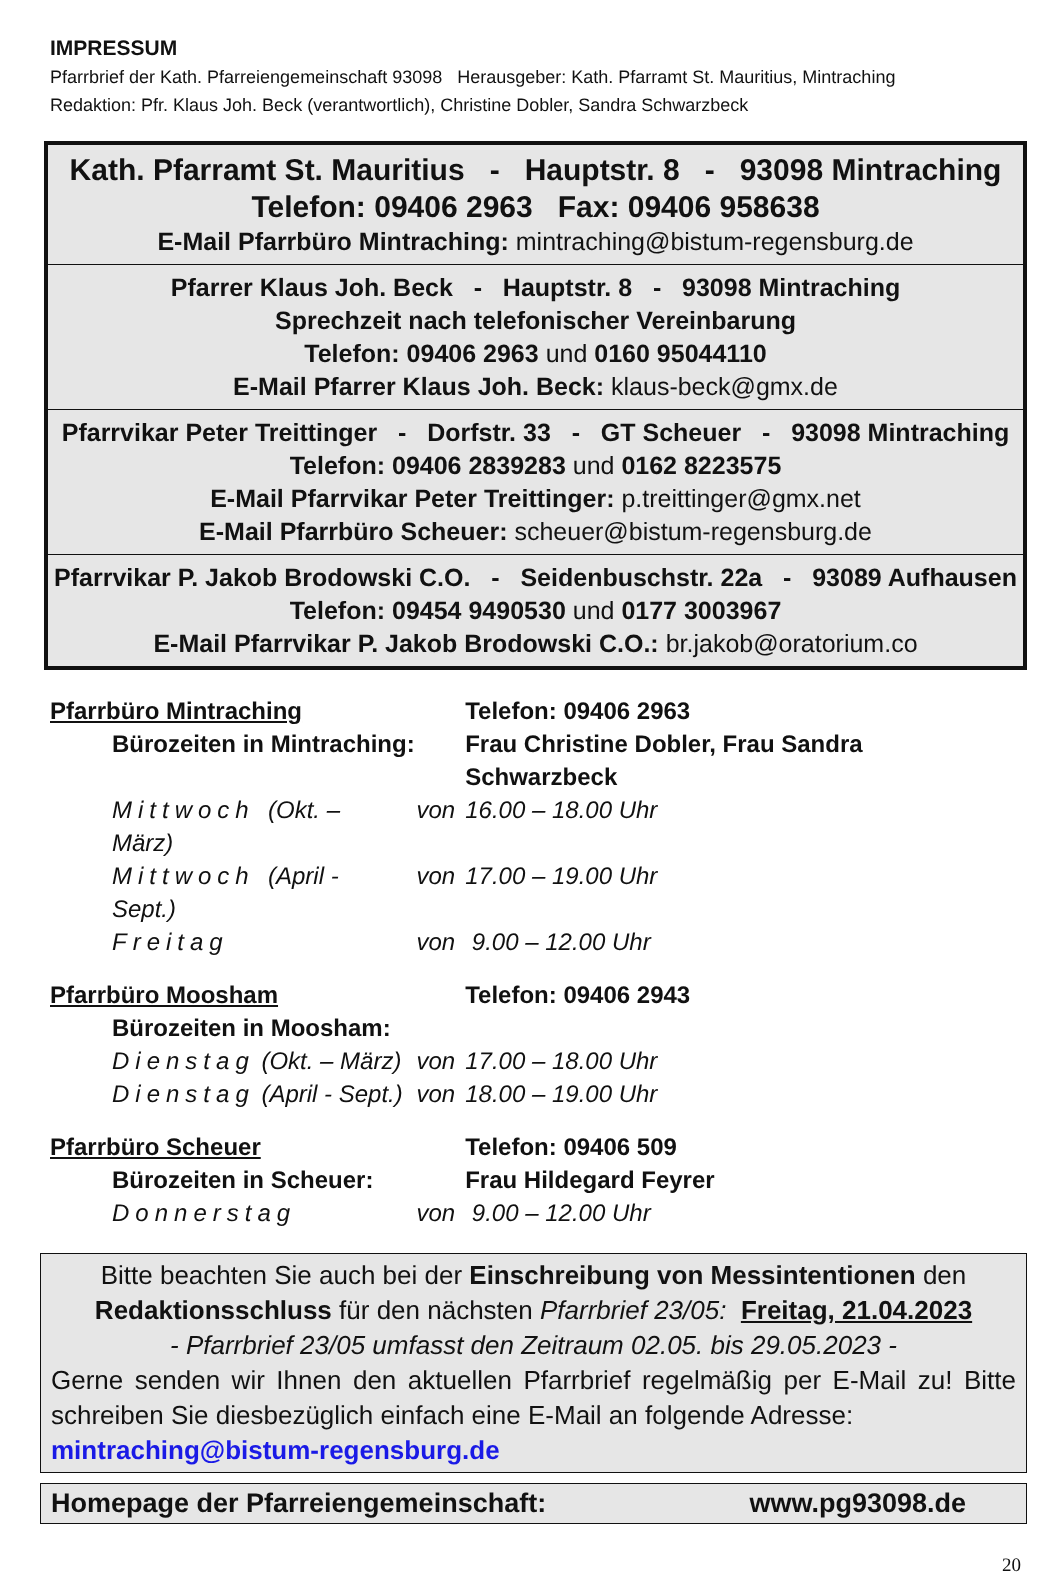IMPRESSUM
Pfarrbrief der Kath. Pfarreiengemeinschaft 93098 Herausgeber: Kath. Pfarramt St. Mauritius, Mintraching
Redaktion: Pfr. Klaus Joh. Beck (verantwortlich), Christine Dobler, Sandra Schwarzbeck
Kath. Pfarramt St. Mauritius - Hauptstr. 8 - 93098 Mintraching
Telefon: 09406 2963 Fax: 09406 958638
E-Mail Pfarrbüro Mintraching: mintraching@bistum-regensburg.de
Pfarrer Klaus Joh. Beck - Hauptstr. 8 - 93098 Mintraching
Sprechzeit nach telefonischer Vereinbarung
Telefon: 09406 2963 und 0160 95044110
E-Mail Pfarrer Klaus Joh. Beck: klaus-beck@gmx.de
Pfarrvikar Peter Treittinger - Dorfstr. 33 - GT Scheuer - 93098 Mintraching
Telefon: 09406 2839283 und 0162 8223575
E-Mail Pfarrvikar Peter Treittinger: p.treittinger@gmx.net
E-Mail Pfarrbüro Scheuer: scheuer@bistum-regensburg.de
Pfarrvikar P. Jakob Brodowski C.O. - Seidenbuschstr. 22a - 93089 Aufhausen
Telefon: 09454 9490530 und 0177 3003967
E-Mail Pfarrvikar P. Jakob Brodowski C.O.: br.jakob@oratorium.co
| Pfarrbüro Mintraching | | | Telefon: 09406 2963 |
| | Bürozeiten in Mintraching: | | Frau Christine Dobler, Frau Sandra Schwarzbeck |
| | Mittwoch (Okt. – März) | von | 16.00 – 18.00 Uhr |
| | Mittwoch (April - Sept.) | von | 17.00 – 19.00 Uhr |
| | Freitag | von | 9.00 – 12.00 Uhr |
| Pfarrbüro Moosham | | | Telefon: 09406 2943 |
| | Bürozeiten in Moosham: | | |
| | Dienstag (Okt. – März) | von | 17.00 – 18.00 Uhr |
| | Dienstag (April - Sept.) | von | 18.00 – 19.00 Uhr |
| Pfarrbüro Scheuer | | | Telefon: 09406 509 |
| | Bürozeiten in Scheuer: | | Frau Hildegard Feyrer |
| | Donnerstag | von | 9.00 – 12.00 Uhr |
Bitte beachten Sie auch bei der Einschreibung von Messintentionen den
Redaktionsschluss für den nächsten Pfarrbrief 23/05: Freitag, 21.04.2023
- Pfarrbrief 23/05 umfasst den Zeitraum 02.05. bis 29.05.2023 -
Gerne senden wir Ihnen den aktuellen Pfarrbrief regelmäßig per E-Mail zu! Bitte schreiben Sie diesbezüglich einfach eine E-Mail an folgende Adresse:
mintraching@bistum-regensburg.de
Homepage der Pfarreiengemeinschaft: www.pg93098.de
20